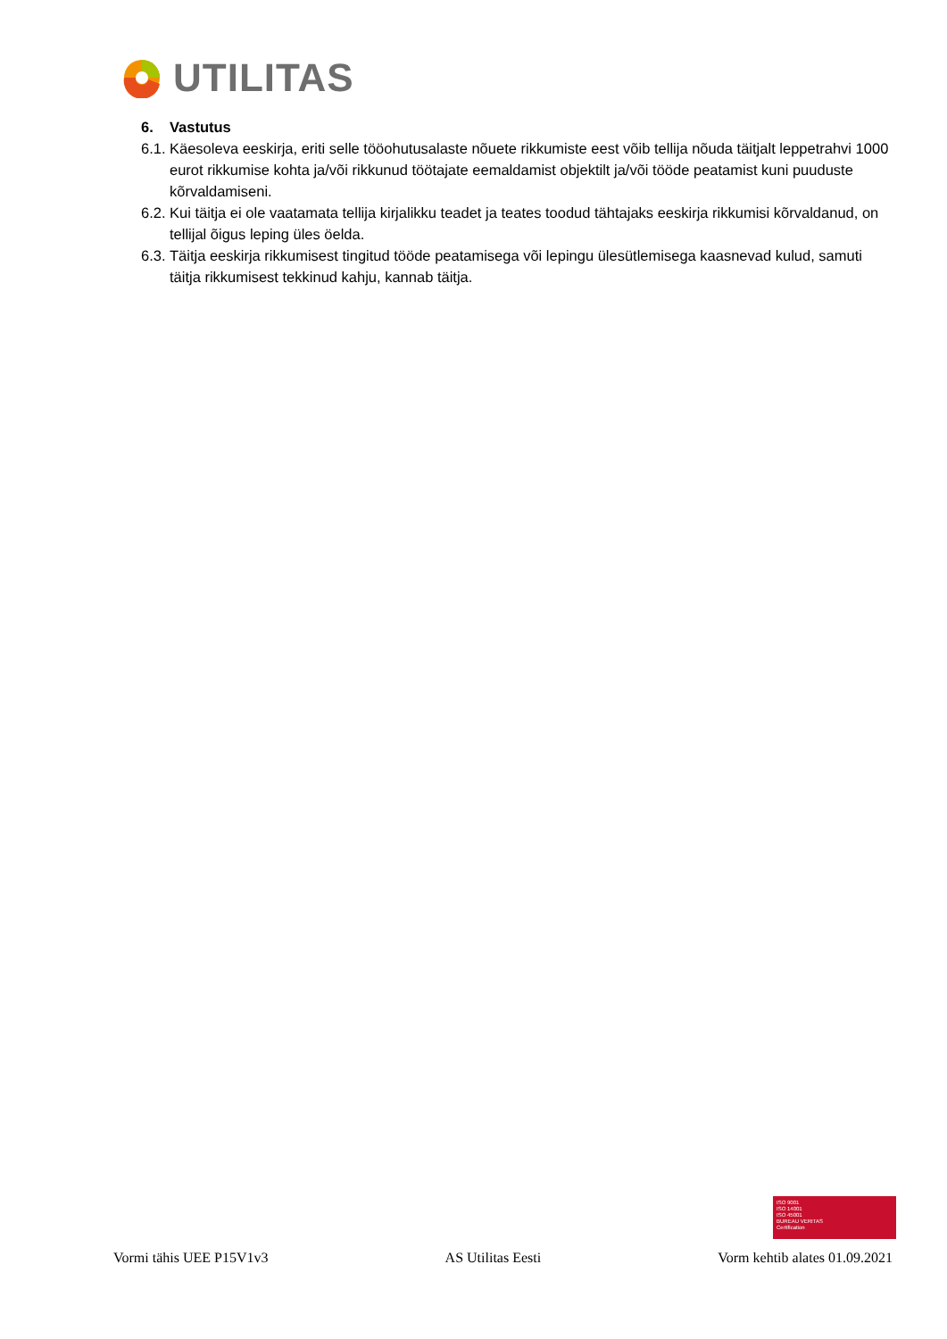UTILITAS
6. Vastutus
6.1. Käesoleva eeskirja, eriti selle tööohutusalaste nõuete rikkumiste eest võib tellija nõuda täitjalt leppetrahvi 1000 eurot rikkumise kohta ja/või rikkunud töötajate eemaldamist objektilt ja/või tööde peatamist kuni puuduste kõrvaldamiseni.
6.2. Kui täitja ei ole vaatamata tellija kirjalikku teadet ja teates toodud tähtajaks eeskirja rikkumisi kõrvaldanud, on tellijal õigus leping üles öelda.
6.3. Täitja eeskirja rikkumisest tingitud tööde peatamisega või lepingu ülesütlemisega kaasnevad kulud, samuti täitja rikkumisest tekkinud kahju, kannab täitja.
ISO 9001
ISO 14001
ISO 45001
BUREAU VERITAS
Certification
Vormi tähis UEE P15V1v3 AS Utilitas Eesti Vorm kehtib alates 01.09.2021